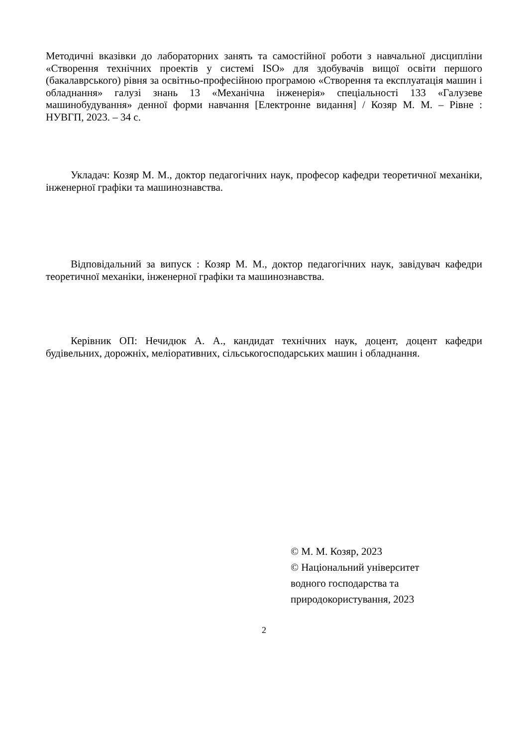Методичні вказівки до лабораторних занять та самостійної роботи з навчальної дисципліни «Створення технічних проектів у системі ISO» для здобувачів вищої освіти першого (бакалаврського) рівня за освітньо-професійною програмою «Створення та експлуатація машин і обладнання» галузі знань 13 «Механічна інженерія» спеціальності 133 «Галузеве машинобудування» денної форми навчання [Електронне видання] / Козяр М. М. – Рівне : НУВГП, 2023. – 34 с.
Укладач: Козяр М. М., доктор педагогічних наук, професор кафедри теоретичної механіки, інженерної графіки та машинознавства.
Відповідальний за випуск : Козяр М. М., доктор педагогічних наук, завідувач кафедри теоретичної механіки, інженерної графіки та машинознавства.
Керівник ОП: Нечидюк А. А., кандидат технічних наук, доцент, доцент кафедри будівельних, дорожніх, меліоративних, сільськогосподарських машин і обладнання.
© М. М. Козяр, 2023
© Національний університет
водного господарства та
природокористування, 2023
2